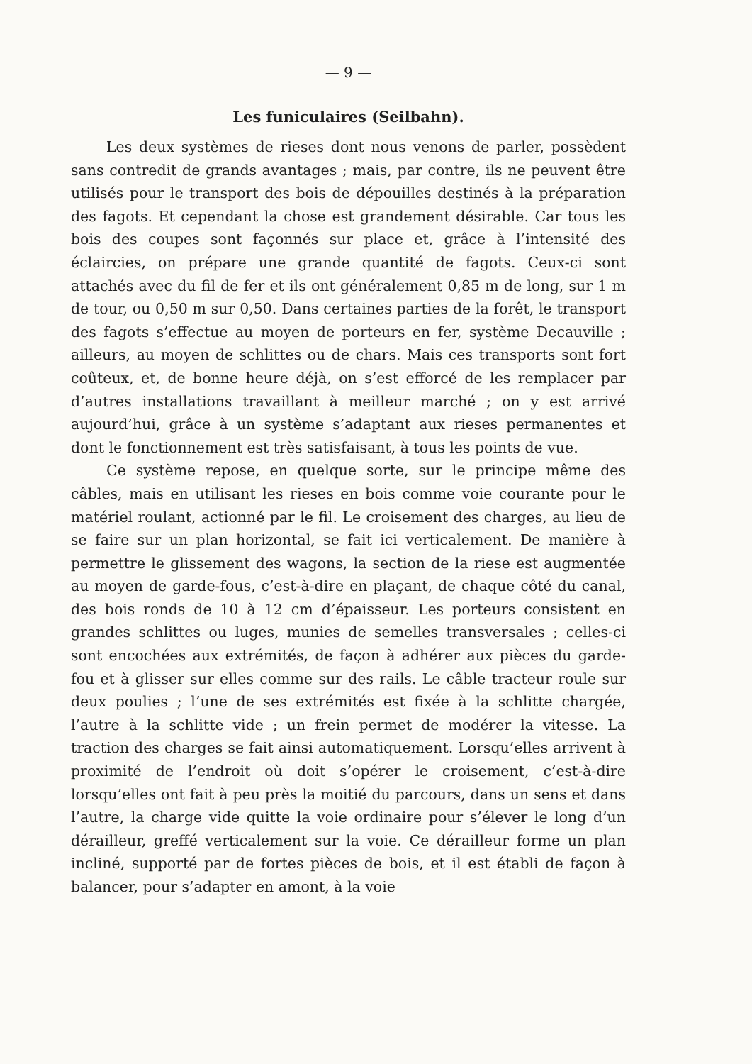— 9 —
Les funiculaires (Seilbahn).
Les deux systèmes de rieses dont nous venons de parler, possèdent sans contredit de grands avantages ; mais, par contre, ils ne peuvent être utilisés pour le transport des bois de dépouilles destinés à la préparation des fagots. Et cependant la chose est grandement désirable. Car tous les bois des coupes sont façonnés sur place et, grâce à l’intensité des éclaircies, on prépare une grande quantité de fagots. Ceux-ci sont attachés avec du fil de fer et ils ont généralement 0,85 m de long, sur 1 m de tour, ou 0,50 m sur 0,50. Dans certaines parties de la forêt, le transport des fagots s’effectue au moyen de porteurs en fer, système Decauville ; ailleurs, au moyen de schlittes ou de chars. Mais ces transports sont fort coûteux, et, de bonne heure déjà, on s’est efforcé de les remplacer par d’autres installations travaillant à meilleur marché ; on y est arrivé aujourd’hui, grâce à un système s’adaptant aux rieses permanentes et dont le fonctionnement est très satisfaisant, à tous les points de vue.
Ce système repose, en quelque sorte, sur le principe même des câbles, mais en utilisant les rieses en bois comme voie courante pour le matériel roulant, actionné par le fil. Le croisement des charges, au lieu de se faire sur un plan horizontal, se fait ici verticalement. De manière à permettre le glissement des wagons, la section de la riese est augmentée au moyen de garde-fous, c’est-à-dire en plaçant, de chaque côté du canal, des bois ronds de 10 à 12 cm d’épaisseur. Les porteurs consistent en grandes schlittes ou luges, munies de semelles transversales ; celles-ci sont encochées aux extrémités, de façon à adhérer aux pièces du garde-fou et à glisser sur elles comme sur des rails. Le câble tracteur roule sur deux poulies ; l’une de ses extrémités est fixée à la schlitte chargée, l’autre à la schlitte vide ; un frein permet de modérer la vitesse. La traction des charges se fait ainsi automatiquement. Lorsqu’elles arrivent à proximité de l’endroit où doit s’opérer le croisement, c’est-à-dire lorsqu’elles ont fait à peu près la moitié du parcours, dans un sens et dans l’autre, la charge vide quitte la voie ordinaire pour s’élever le long d’un dérailleur, greffé verticalement sur la voie. Ce dérailleur forme un plan incliné, supporté par de fortes pièces de bois, et il est établi de façon à balancer, pour s’adapter en amont, à la voie